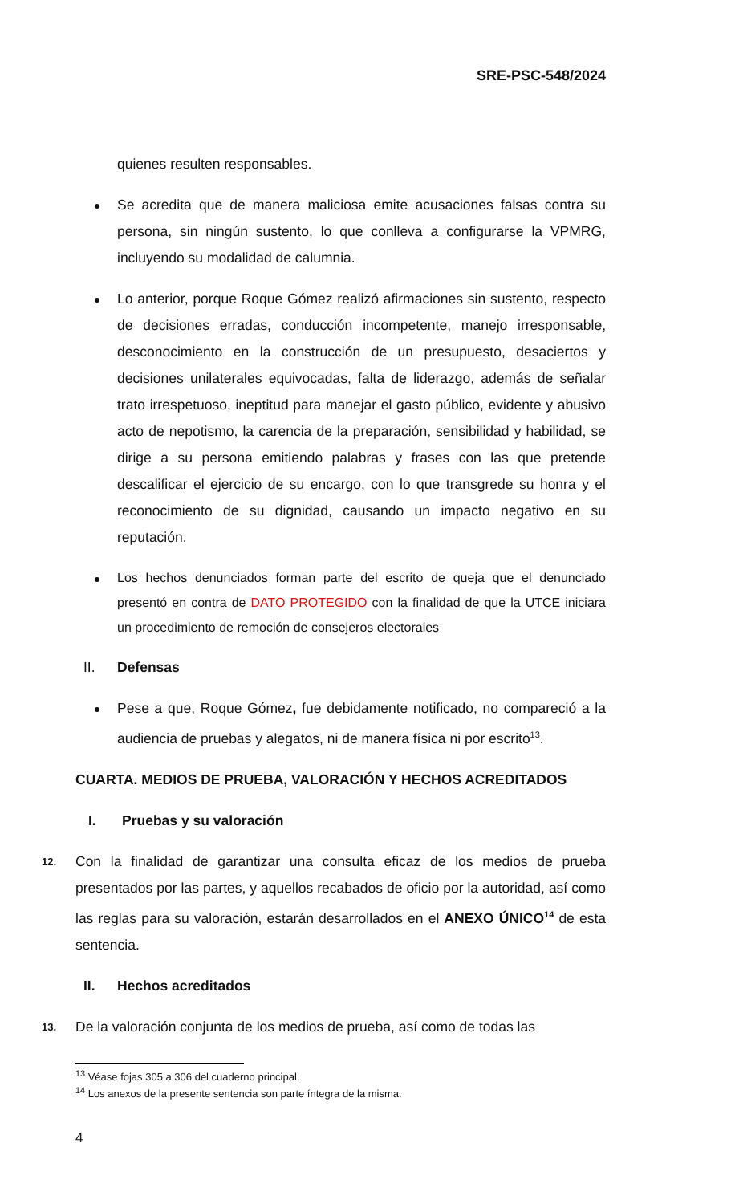SRE-PSC-548/2024
quienes resulten responsables.
Se acredita que de manera maliciosa emite acusaciones falsas contra su persona, sin ningún sustento, lo que conlleva a configurarse la VPMRG, incluyendo su modalidad de calumnia.
Lo anterior, porque Roque Gómez realizó afirmaciones sin sustento, respecto de decisiones erradas, conducción incompetente, manejo irresponsable, desconocimiento en la construcción de un presupuesto, desaciertos y decisiones unilaterales equivocadas, falta de liderazgo, además de señalar trato irrespetuoso, ineptitud para manejar el gasto público, evidente y abusivo acto de nepotismo, la carencia de la preparación, sensibilidad y habilidad, se dirige a su persona emitiendo palabras y frases con las que pretende descalificar el ejercicio de su encargo, con lo que transgrede su honra y el reconocimiento de su dignidad, causando un impacto negativo en su reputación.
Los hechos denunciados forman parte del escrito de queja que el denunciado presentó en contra de DATO PROTEGIDO con la finalidad de que la UTCE iniciara un procedimiento de remoción de consejeros electorales
II. Defensas
Pese a que, Roque Gómez, fue debidamente notificado, no compareció a la audiencia de pruebas y alegatos, ni de manera física ni por escrito<sup>13</sup>.
CUARTA. MEDIOS DE PRUEBA, VALORACIÓN Y HECHOS ACREDITADOS
I. Pruebas y su valoración
12. Con la finalidad de garantizar una consulta eficaz de los medios de prueba presentados por las partes, y aquellos recabados de oficio por la autoridad, así como las reglas para su valoración, estarán desarrollados en el ANEXO ÚNICO<sup>14</sup> de esta sentencia.
II. Hechos acreditados
13. De la valoración conjunta de los medios de prueba, así como de todas las
<sup>13</sup> Véase fojas 305 a 306 del cuaderno principal.
<sup>14</sup> Los anexos de la presente sentencia son parte íntegra de la misma.
4